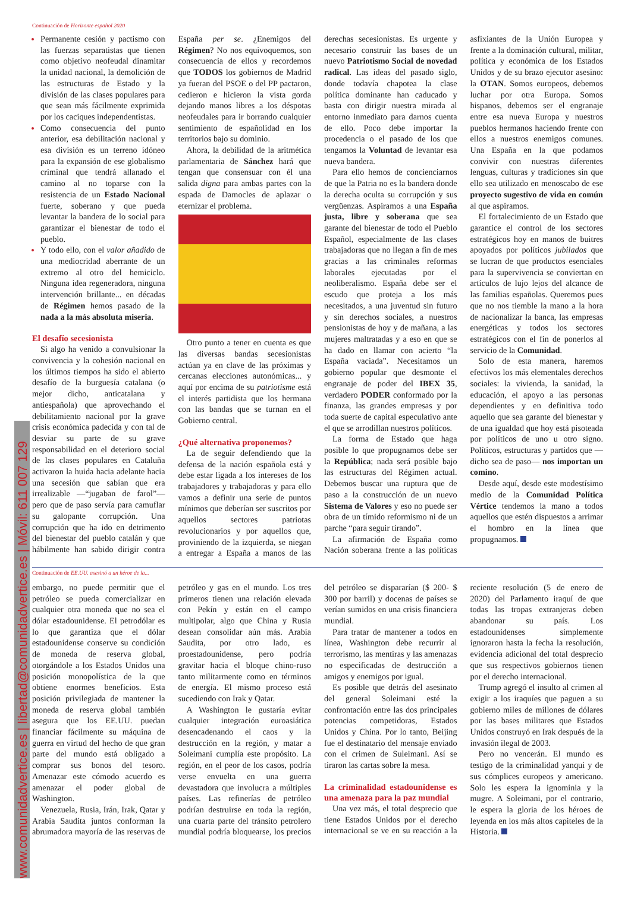www.comunidadvertice.es | libertad@comunidadvertice.es | Móvil: 611 007 129
Continuación de Horizonte español 2020
Permanente cesión y pactismo con las fuerzas separatistas que tienen como objetivo neofeudal dinamitar la unidad nacional, la demolición de las estructuras de Estado y la división de las clases populares para que sean más fácilmente exprimida por los caciques independentistas.
Como consecuencia del punto anterior, esa debilitación nacional y esa división es un terreno idóneo para la expansión de ese globalismo criminal que tendrá allanado el camino al no toparse con la resistencia de un Estado Nacional fuerte, soberano y que pueda levantar la bandera de lo social para garantizar el bienestar de todo el pueblo.
Y todo ello, con el valor añadido de una mediocridad aberrante de un extremo al otro del hemiciclo. Ninguna idea regeneradora, ninguna intervención brillante... en décadas de Régimen hemos pasado de la nada a la más absoluta miseria.
El desafío secesionista
Si algo ha venido a convulsionar la convivencia y la cohesión nacional en los últimos tiempos ha sido el abierto desafío de la burguesía catalana (o mejor dicho, anticatalana y antiespañola) que aprovechando el debilitamiento nacional por la grave crisis económica padecida y con tal de desviar su parte de su grave responsabilidad en el deterioro social de las clases populares en Cataluña activaron la huida hacia adelante hacia una secesión que sabían que era irrealizable —“jugaban de farol”— pero que de paso servía para camuflar su galopante corrupción. Una corrupción que ha ido en detrimento del bienestar del pueblo catalán y que hábilmente han sabido dirigir contra España per se. ¿Enemigos del Régimen? No nos equivoquemos, son consecuencia de ellos y recordemos que TODOS los gobiernos de Madrid ya fueran del PSOE o del PP pactaron, cedieron e hicieron la vista gorda dejando manos libres a los déspotas neofeudales para ir borrando cualquier sentimiento de españolidad en los territorios bajo su dominio.
Ahora, la debilidad de la aritmética parlamentaria de Sánchez hará que tengan que consensuar con él una salida digna para ambas partes con la espada de Damocles de aplazar o eternizar el problema.
Otro punto a tener en cuenta es que las diversas bandas secesionistas actúan ya en clave de las próximas y cercanas elecciones autonómicas... y aquí por encima de su patriotisme está el interés partidista que los hermana con las bandas que se turnan en el Gobierno central.
¿Qué alternativa proponemos?
La de seguir defendiendo que la defensa de la nación española está y debe estar ligada a los intereses de los trabajadores y trabajadoras y para ello vamos a definir una serie de puntos mínimos que deberían ser suscritos por aquellos sectores patriotas revolucionarios y por aquellos que, proviniendo de la izquierda, se niegan a entregar a España a manos de las derechas secesionistas. Es urgente y necesario construir las bases de un nuevo Patriotismo Social de novedad radical. Las ideas del pasado siglo, donde todavía chapotea la clase política dominante han caducado y basta con dirigir nuestra mirada al entorno inmediato para darnos cuenta de ello. Poco debe importar la procedencia o el pasado de los que tengamos la Voluntad de levantar esa nueva bandera.
Para ello hemos de concienciarnos de que la Patria no es la bandera donde la derecha oculta su corrupción y sus vergüenzas. Aspiramos a una España justa, libre y soberana que sea garante del bienestar de todo el Pueblo Español, especialmente de las clases trabajadoras que no llegan a fin de mes gracias a las criminales reformas laborales ejecutadas por el neoliberalismo. España debe ser el escudo que proteja a los más necesitados, a una juventud sin futuro y sin derechos sociales, a nuestros pensionistas de hoy y de mañana, a las mujeres maltratadas y a eso en que se ha dado en llamar con acierto “la España vaciada”. Necesitamos un gobierno popular que desmonte el engranaje de poder del IBEX 35, verdadero PODER conformado por la finanza, las grandes empresas y por toda suerte de capital especulativo ante el que se arrodillan nuestros políticos.
La forma de Estado que haga posible lo que propugnamos debe ser la República; nada será posible bajo las estructuras del Régimen actual. Debemos buscar una ruptura que de paso a la construcción de un nuevo Sistema de Valores y eso no puede ser obra de un tímido reformismo ni de un parche “para seguir tirando”.
La afirmación de España como Nación soberana frente a las políticas asfixiantes de la Unión Europea y frente a la dominación cultural, militar, política y económica de los Estados Unidos y de su brazo ejecutor asesino: la OTAN. Somos europeos, debemos luchar por otra Europa. Somos hispanos, debemos ser el engranaje entre esa nueva Europa y nuestros pueblos hermanos haciendo frente con ellos a nuestros enemigos comunes. Una España en la que podamos convivir con nuestras diferentes lenguas, culturas y tradiciones sin que ello sea utilizado en menoscabo de ese proyecto sugestivo de vida en común al que aspiramos.
El fortalecimiento de un Estado que garantice el control de los sectores estratégicos hoy en manos de buitres apoyados por políticos jubilados que se lucran de que productos esenciales para la supervivencia se conviertan en artículos de lujo lejos del alcance de las familias españolas. Queremos pues que no nos tiemble la mano a la hora de nacionalizar la banca, las empresas energéticas y todos los sectores estratégicos con el fin de ponerlos al servicio de la Comunidad.
Solo de esta manera, haremos efectivos los más elementales derechos sociales: la vivienda, la sanidad, la educación, el apoyo a las personas dependientes y en definitiva todo aquello que sea garante del bienestar y de una igualdad que hoy está pisoteada por políticos de uno u otro signo. Políticos, estructuras y partidos que —dicho sea de paso— nos importan un comino.
Desde aquí, desde este modestísimo medio de la Comunidad Política Vértice tendemos la mano a todos aquellos que estén dispuestos a arrimar el hombro en la línea que propugnamos.
Continuación de EE.UU. asesinó a un héroe de la...
embargo, no puede permitir que el petróleo se pueda comercializar en cualquier otra moneda que no sea el dólar estadounidense. El petrodólar es lo que garantiza que el dólar estadounidense conserve su condición de moneda de reserva global, otorgándole a los Estados Unidos una posición monopolística de la que obtiene enormes beneficios. Esta posición privilegiada de mantener la moneda de reserva global también asegura que los EE.UU. puedan financiar fácilmente su máquina de guerra en virtud del hecho de que gran parte del mundo está obligado a comprar sus bonos del tesoro. Amenazar este cómodo acuerdo es amenazar el poder global de Washington.
Venezuela, Rusia, Irán, Irak, Qatar y Arabia Saudita juntos conforman la abrumadora mayoría de las reservas de petróleo y gas en el mundo. Los tres primeros tienen una relación elevada con Pekín y están en el campo multipolar, algo que China y Rusia desean consolidar aún más. Arabia Saudita, por otro lado, es proestadounidense, pero podría gravitar hacia el bloque chino-ruso tanto militarmente como en términos de energía. El mismo proceso está sucediendo con Irak y Qatar.
A Washington le gustaría evitar cualquier integración euroasiática desencadenando el caos y la destrucción en la región, y matar a Soleimani cumplía este propósito. La región, en el peor de los casos, podría verse envuelta en una guerra devastadora que involucra a múltiples países. Las refinerías de petróleo podrían destruirse en toda la región, una cuarta parte del tránsito petrolero mundial podría bloquearse, los precios del petróleo se dispararían ($ 200- $ 300 por barril) y docenas de países se verían sumidos en una crisis financiera mundial.
Para tratar de mantener a todos en línea, Washington debe recurrir al terrorismo, las mentiras y las amenazas no especificadas de destrucción a amigos y enemigos por igual.
Es posible que detrás del asesinato del general Soleimani esté la confrontación entre las dos principales potencias competidoras, Estados Unidos y China. Por lo tanto, Beijing fue el destinatario del mensaje enviado con el crimen de Suleimani. Así se tiraron las cartas sobre la mesa.
La criminalidad estadounidense es una amenaza para la paz mundial
Una vez más, el total desprecio que tiene Estados Unidos por el derecho internacional se ve en su reacción a la reciente resolución (5 de enero de 2020) del Parlamento iraquí de que todas las tropas extranjeras deben abandonar su país. Los estadounidenses simplemente ignoraron hasta la fecha la resolución, evidencia adicional del total desprecio que sus respectivos gobiernos tienen por el derecho internacional.
Trump agregó el insulto al crimen al exigir a los iraquíes que paguen a su gobierno miles de millones de dólares por las bases militares que Estados Unidos construyó en Irak después de la invasión ilegal de 2003.
Pero no vencerán. El mundo es testigo de la criminalidad yanqui y de sus cómplices europeos y americano. Solo les espera la ignominia y la mugre. A Soleimani, por el contrario, le espera la gloria de los héroes de leyenda en los más altos capiteles de la Historia.